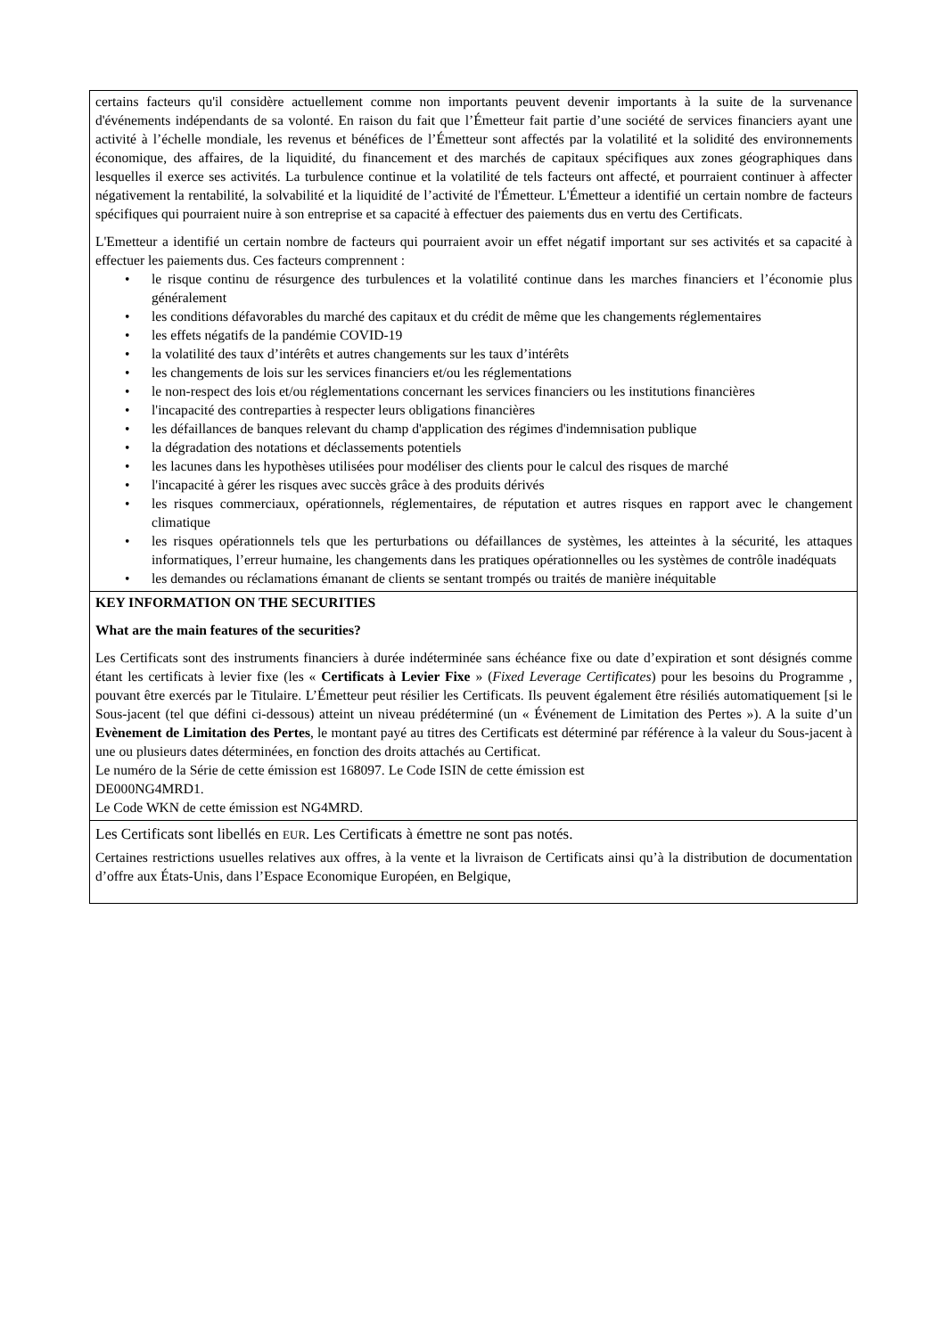certains facteurs qu'il considère actuellement comme non importants peuvent devenir importants à la suite de la survenance d'événements indépendants de sa volonté. En raison du fait que l’Émetteur fait partie d’une société de services financiers ayant une activité à l’échelle mondiale, les revenus et bénéfices de l’Émetteur sont affectés par la volatilité et la solidité des environnements économique, des affaires, de la liquidité, du financement et des marchés de capitaux spécifiques aux zones géographiques dans lesquelles il exerce ses activités. La turbulence continue et la volatilité de tels facteurs ont affecté, et pourraient continuer à affecter négativement la rentabilité, la solvabilité et la liquidité de l’activité de l'Émetteur. L'Émetteur a identifié un certain nombre de facteurs spécifiques qui pourraient nuire à son entreprise et sa capacité à effectuer des paiements dus en vertu des Certificats.
L'Emetteur a identifié un certain nombre de facteurs qui pourraient avoir un effet négatif important sur ses activités et sa capacité à effectuer les paiements dus. Ces facteurs comprennent :
• le risque continu de résurgence des turbulences et la volatilité continue dans les marches financiers et l’économie plus généralement
• les conditions défavorables du marché des capitaux et du crédit de même que les changements réglementaires
• les effets négatifs de la pandémie COVID-19
• la volatilité des taux d’intérêts et autres changements sur les taux d’intérêts
• les changements de lois sur les services financiers et/ou les réglementations
• le non-respect des lois et/ou réglementations concernant les services financiers ou les institutions financières
• l'incapacité des contreparties à respecter leurs obligations financières
• les défaillances de banques relevant du champ d'application des régimes d'indemnisation publique
• la dégradation des notations et déclassements potentiels
• les lacunes dans les hypothèses utilisées pour modéliser des clients pour le calcul des risques de marché
• l'incapacité à gérer les risques avec succès grâce à des produits dérivés
• les risques commerciaux, opérationnels, réglementaires, de réputation et autres risques en rapport avec le changement climatique
• les risques opérationnels tels que les perturbations ou défaillances de systèmes, les atteintes à la sécurité, les attaques informatiques, l’erreur humaine, les changements dans les pratiques opérationnelles ou les systèmes de contrôle inadéquats
• les demandes ou réclamations émanant de clients se sentant trompés ou traités de manière inéquitable
KEY INFORMATION ON THE SECURITIES
What are the main features of the securities?
Les Certificats sont des instruments financiers à durée indéterminée sans échéance fixe ou date d’expiration et sont désignés comme étant les certificats à levier fixe (les « Certificats à Levier Fixe » (Fixed Leverage Certificates) pour les besoins du Programme , pouvant être exercés par le Titulaire. L’Émetteur peut résilier les Certificats. Ils peuvent également être résiliés automatiquement [si le Sous-jacent (tel que défini ci-dessous) atteint un niveau prédéterminé (un « Événement de Limitation des Pertes »). A la suite d’un Evènement de Limitation des Pertes, le montant payé au titres des Certificats est déterminé par référence à la valeur du Sous-jacent à une ou plusieurs dates déterminées, en fonction des droits attachés au Certificat.
Le numéro de la Série de cette émission est 168097. Le Code ISIN de cette émission est
DE000NG4MRD1.
Le Code WKN de cette émission est NG4MRD.
Les Certificats sont libellés en EUR. Les Certificats à émettre ne sont pas notés.
Certaines restrictions usuelles relatives aux offres, à la vente et la livraison de Certificats ainsi qu’à la distribution de documentation d’offre aux États-Unis, dans l’Espace Economique Européen, en Belgique,